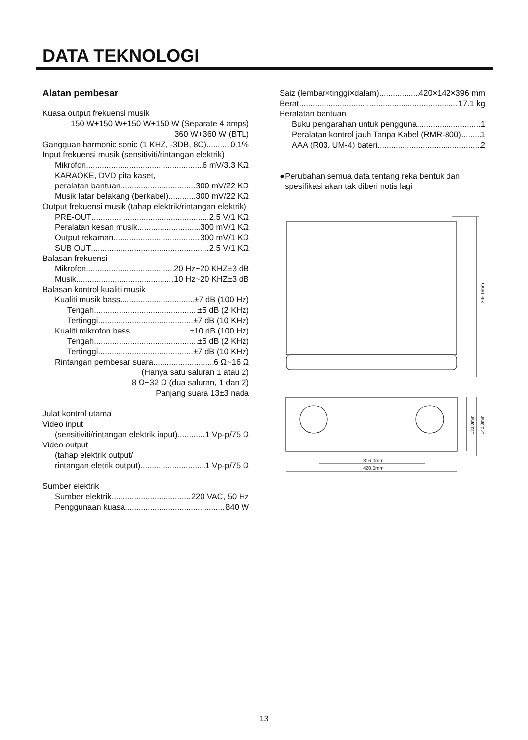DATA TEKNOLOGI
Alatan pembesar
Kuasa output frekuensi musik
150 W+150 W+150 W+150 W (Separate 4 amps)
360 W+360 W (BTL)
Gangguan harmonic sonic (1 KHZ, -3DB, 8C) 0.1%
Input frekuensi musik (sensitiviti/rintangan elektrik)
Mikrofon 6 mV/3.3 KΩ
KARAOKE, DVD pita kaset,
peralatan bantuan 300 mV/22 KΩ
Musik latar belakang (berkabel) 300 mV/22 KΩ
Output frekuensi musik (tahap elektrik/rintangan elektrik)
PRE-OUT 2.5 V/1 KΩ
Peralatan kesan musik 300 mV/1 KΩ
Output rekaman 300 mV/1 KΩ
SUB OUT 2.5 V/1 KΩ
Balasan frekuensi
Mikrofon 20 Hz~20 KHZ±3 dB
Musik 10 Hz~20 KHZ±3 dB
Balasan kontrol kualiti musik
Kualiti musik bass ±7 dB (100 Hz)
Tengah ±5 dB (2 KHz)
Tertinggi ±7 dB (10 KHz)
Kualiti mikrofon bass ±10 dB (100 Hz)
Tengah ±5 dB (2 KHz)
Tertinggi ±7 dB (10 KHz)
Rintangan pembesar suara 6 Ω~16 Ω
(Hanya satu saluran 1 atau 2)
8 Ω~32 Ω (dua saluran, 1 dan 2)
Panjang suara 13±3 nada
Julat kontrol utama
Video input
(sensitiviti/rintangan elektrik input) 1 Vp-p/75 Ω
Video output
(tahap elektrik output/
rintangan eletrik output) 1 Vp-p/75 Ω
Sumber elektrik
Sumber elektrik 220 VAC, 50 Hz
Penggunaan kuasa 840 W
Saiz (lembar×tinggi×dalam) 420×142×396 mm
Berat 17.1 kg
Peralatan bantuan
Buku pengarahan untuk pengguna 1
Peralatan kontrol jauh Tanpa Kabel (RMR-800) 1
AAA (R03, UM-4) bateri 2
● Perubahan semua data tentang reka bentuk dan spesifikasi akan tak diberi notis lagi
396.0mm
316.0mm
420.0mm
133.0mm
142.3mm
13